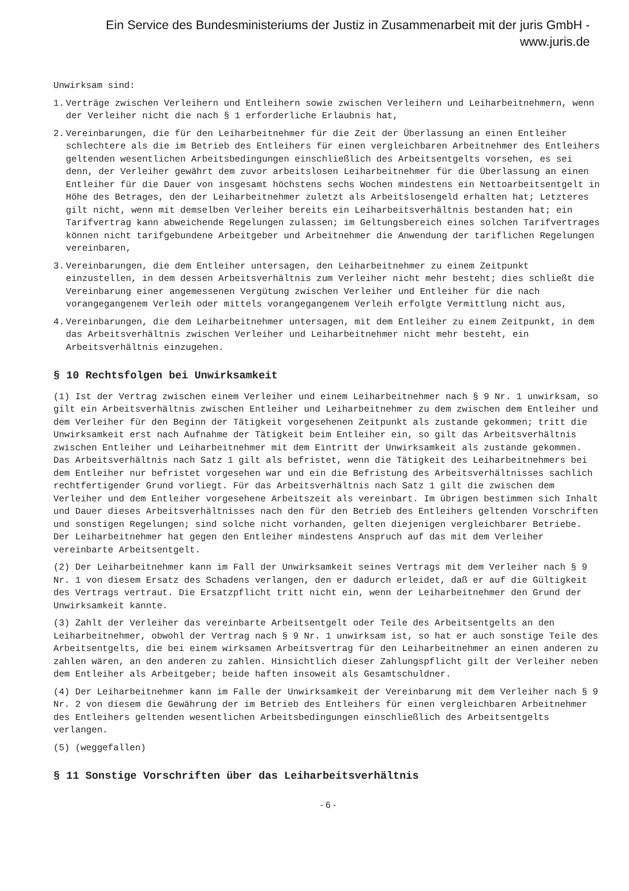Ein Service des Bundesministeriums der Justiz in Zusammenarbeit mit der juris GmbH -
www.juris.de
Unwirksam sind:
1. Verträge zwischen Verleihern und Entleihern sowie zwischen Verleihern und Leiharbeitnehmern, wenn der Verleiher nicht die nach § 1 erforderliche Erlaubnis hat,
2. Vereinbarungen, die für den Leiharbeitnehmer für die Zeit der Überlassung an einen Entleiher schlechtere als die im Betrieb des Entleihers für einen vergleichbaren Arbeitnehmer des Entleihers geltenden wesentlichen Arbeitsbedingungen einschließlich des Arbeitsentgelts vorsehen, es sei denn, der Verleiher gewährt dem zuvor arbeitslosen Leiharbeitnehmer für die Überlassung an einen Entleiher für die Dauer von insgesamt höchstens sechs Wochen mindestens ein Nettoarbeitsentgelt in Höhe des Betrages, den der Leiharbeitnehmer zuletzt als Arbeitslosengeld erhalten hat; Letzteres gilt nicht, wenn mit demselben Verleiher bereits ein Leiharbeitsverhältnis bestanden hat; ein Tarifvertrag kann abweichende Regelungen zulassen; im Geltungsbereich eines solchen Tarifvertrages können nicht tarifgebundene Arbeitgeber und Arbeitnehmer die Anwendung der tariflichen Regelungen vereinbaren,
3. Vereinbarungen, die dem Entleiher untersagen, den Leiharbeitnehmer zu einem Zeitpunkt einzustellen, in dem dessen Arbeitsverhältnis zum Verleiher nicht mehr besteht; dies schließt die Vereinbarung einer angemessenen Vergütung zwischen Verleiher und Entleiher für die nach vorangegangenem Verleih oder mittels vorangegangenem Verleih erfolgte Vermittlung nicht aus,
4. Vereinbarungen, die dem Leiharbeitnehmer untersagen, mit dem Entleiher zu einem Zeitpunkt, in dem das Arbeitsverhältnis zwischen Verleiher und Leiharbeitnehmer nicht mehr besteht, ein Arbeitsverhältnis einzugehen.
§ 10 Rechtsfolgen bei Unwirksamkeit
(1) Ist der Vertrag zwischen einem Verleiher und einem Leiharbeitnehmer nach § 9 Nr. 1 unwirksam, so gilt ein Arbeitsverhältnis zwischen Entleiher und Leiharbeitnehmer zu dem zwischen dem Entleiher und dem Verleiher für den Beginn der Tätigkeit vorgesehenen Zeitpunkt als zustande gekommen; tritt die Unwirksamkeit erst nach Aufnahme der Tätigkeit beim Entleiher ein, so gilt das Arbeitsverhältnis zwischen Entleiher und Leiharbeitnehmer mit dem Eintritt der Unwirksamkeit als zustande gekommen. Das Arbeitsverhältnis nach Satz 1 gilt als befristet, wenn die Tätigkeit des Leiharbeitnehmers bei dem Entleiher nur befristet vorgesehen war und ein die Befristung des Arbeitsverhältnisses sachlich rechtfertigender Grund vorliegt. Für das Arbeitsverhältnis nach Satz 1 gilt die zwischen dem Verleiher und dem Entleiher vorgesehene Arbeitszeit als vereinbart. Im übrigen bestimmen sich Inhalt und Dauer dieses Arbeitsverhältnisses nach den für den Betrieb des Entleihers geltenden Vorschriften und sonstigen Regelungen; sind solche nicht vorhanden, gelten diejenigen vergleichbarer Betriebe. Der Leiharbeitnehmer hat gegen den Entleiher mindestens Anspruch auf das mit dem Verleiher vereinbarte Arbeitsentgelt.
(2) Der Leiharbeitnehmer kann im Fall der Unwirksamkeit seines Vertrags mit dem Verleiher nach § 9 Nr. 1 von diesem Ersatz des Schadens verlangen, den er dadurch erleidet, daß er auf die Gültigkeit des Vertrags vertraut. Die Ersatzpflicht tritt nicht ein, wenn der Leiharbeitnehmer den Grund der Unwirksamkeit kannte.
(3) Zahlt der Verleiher das vereinbarte Arbeitsentgelt oder Teile des Arbeitsentgelts an den Leiharbeitnehmer, obwohl der Vertrag nach § 9 Nr. 1 unwirksam ist, so hat er auch sonstige Teile des Arbeitsentgelts, die bei einem wirksamen Arbeitsvertrag für den Leiharbeitnehmer an einen anderen zu zahlen wären, an den anderen zu zahlen. Hinsichtlich dieser Zahlungspflicht gilt der Verleiher neben dem Entleiher als Arbeitgeber; beide haften insoweit als Gesamtschuldner.
(4) Der Leiharbeitnehmer kann im Falle der Unwirksamkeit der Vereinbarung mit dem Verleiher nach § 9 Nr. 2 von diesem die Gewährung der im Betrieb des Entleihers für einen vergleichbaren Arbeitnehmer des Entleihers geltenden wesentlichen Arbeitsbedingungen einschließlich des Arbeitsentgelts verlangen.
(5) (weggefallen)
§ 11 Sonstige Vorschriften über das Leiharbeitsverhältnis
- 6 -